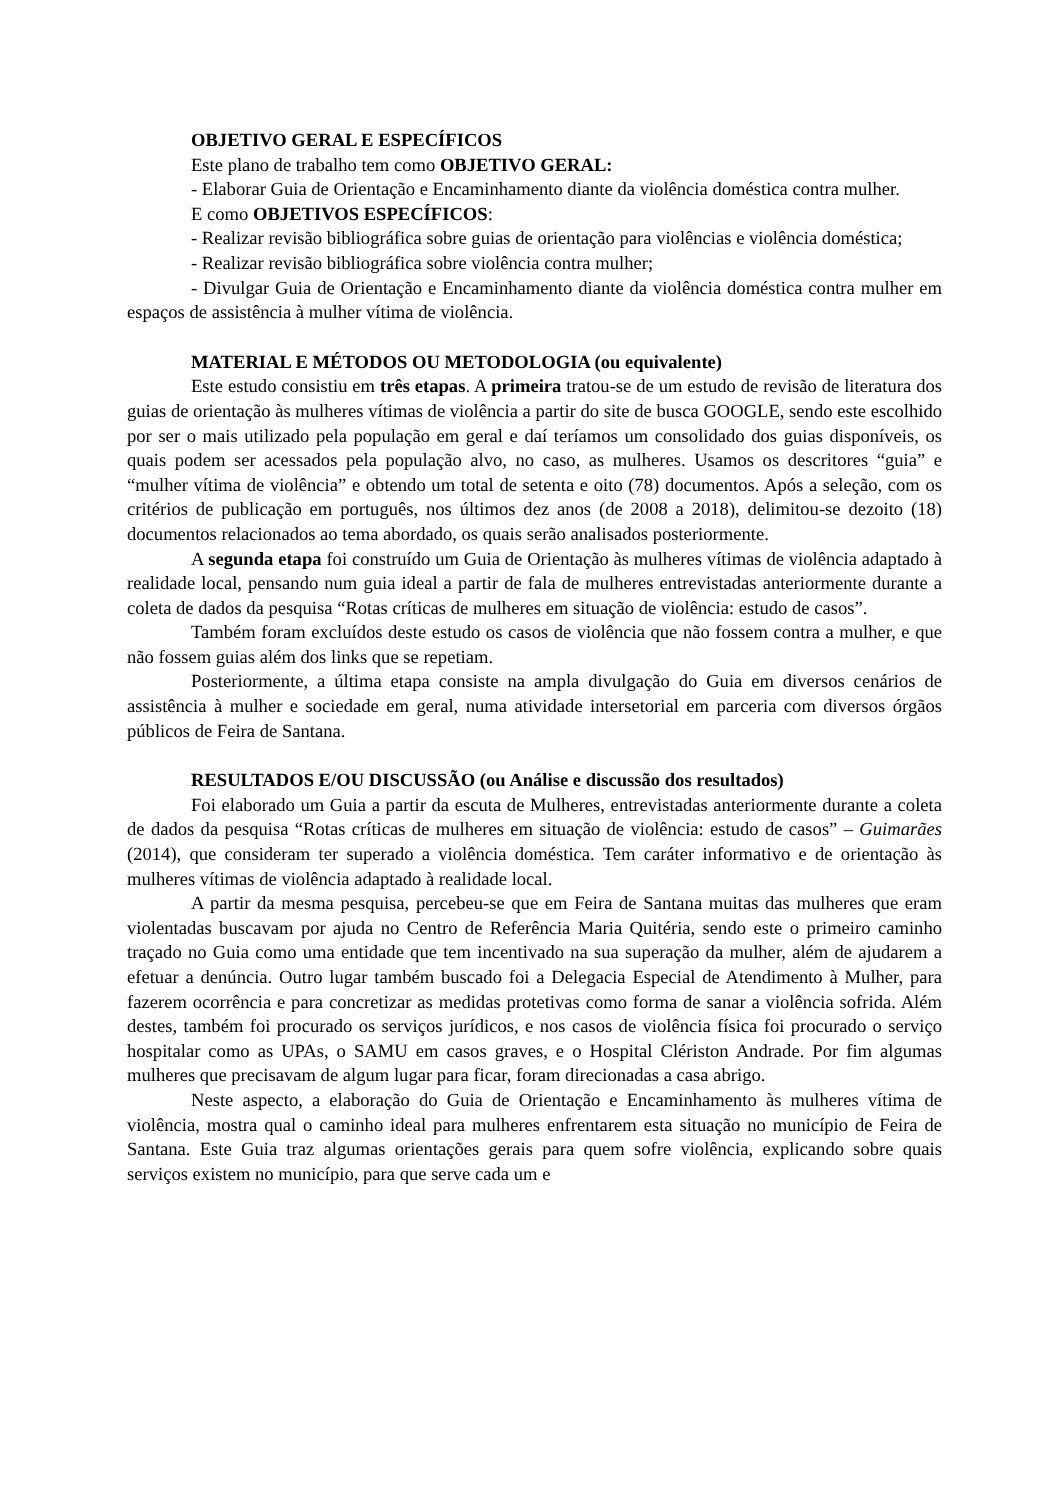OBJETIVO GERAL E ESPECÍFICOS
Este plano de trabalho tem como OBJETIVO GERAL:
- Elaborar Guia de Orientação e Encaminhamento diante da violência doméstica contra mulher.
E como OBJETIVOS ESPECÍFICOS:
- Realizar revisão bibliográfica sobre guias de orientação para violências e violência doméstica;
- Realizar revisão bibliográfica sobre violência contra mulher;
- Divulgar Guia de Orientação e Encaminhamento diante da violência doméstica contra mulher em espaços de assistência à mulher vítima de violência.
MATERIAL E MÉTODOS OU METODOLOGIA (ou equivalente)
Este estudo consistiu em três etapas. A primeira tratou-se de um estudo de revisão de literatura dos guias de orientação às mulheres vítimas de violência a partir do site de busca GOOGLE, sendo este escolhido por ser o mais utilizado pela população em geral e daí teríamos um consolidado dos guias disponíveis, os quais podem ser acessados pela população alvo, no caso, as mulheres. Usamos os descritores “guia” e “mulher vítima de violência” e obtendo um total de setenta e oito (78) documentos. Após a seleção, com os critérios de publicação em português, nos últimos dez anos (de 2008 a 2018), delimitou-se dezoito (18) documentos relacionados ao tema abordado, os quais serão analisados posteriormente.
A segunda etapa foi construído um Guia de Orientação às mulheres vítimas de violência adaptado à realidade local, pensando num guia ideal a partir de fala de mulheres entrevistadas anteriormente durante a coleta de dados da pesquisa “Rotas críticas de mulheres em situação de violência: estudo de casos”.
Também foram excluídos deste estudo os casos de violência que não fossem contra a mulher, e que não fossem guias além dos links que se repetiam.
Posteriormente, a última etapa consiste na ampla divulgação do Guia em diversos cenários de assistência à mulher e sociedade em geral, numa atividade intersetorial em parceria com diversos órgãos públicos de Feira de Santana.
RESULTADOS E/OU DISCUSSÃO (ou Análise e discussão dos resultados)
Foi elaborado um Guia a partir da escuta de Mulheres, entrevistadas anteriormente durante a coleta de dados da pesquisa “Rotas críticas de mulheres em situação de violência: estudo de casos” – Guimarães (2014), que consideram ter superado a violência doméstica. Tem caráter informativo e de orientação às mulheres vítimas de violência adaptado à realidade local.
A partir da mesma pesquisa, percebeu-se que em Feira de Santana muitas das mulheres que eram violentadas buscavam por ajuda no Centro de Referência Maria Quitéria, sendo este o primeiro caminho traçado no Guia como uma entidade que tem incentivado na sua superação da mulher, além de ajudarem a efetuar a denúncia. Outro lugar também buscado foi a Delegacia Especial de Atendimento à Mulher, para fazerem ocorrência e para concretizar as medidas protetivas como forma de sanar a violência sofrida. Além destes, também foi procurado os serviços jurídicos, e nos casos de violência física foi procurado o serviço hospitalar como as UPAs, o SAMU em casos graves, e o Hospital Clériston Andrade. Por fim algumas mulheres que precisavam de algum lugar para ficar, foram direcionadas a casa abrigo.
Neste aspecto, a elaboração do Guia de Orientação e Encaminhamento às mulheres vítima de violência, mostra qual o caminho ideal para mulheres enfrentarem esta situação no município de Feira de Santana. Este Guia traz algumas orientações gerais para quem sofre violência, explicando sobre quais serviços existem no município, para que serve cada um e